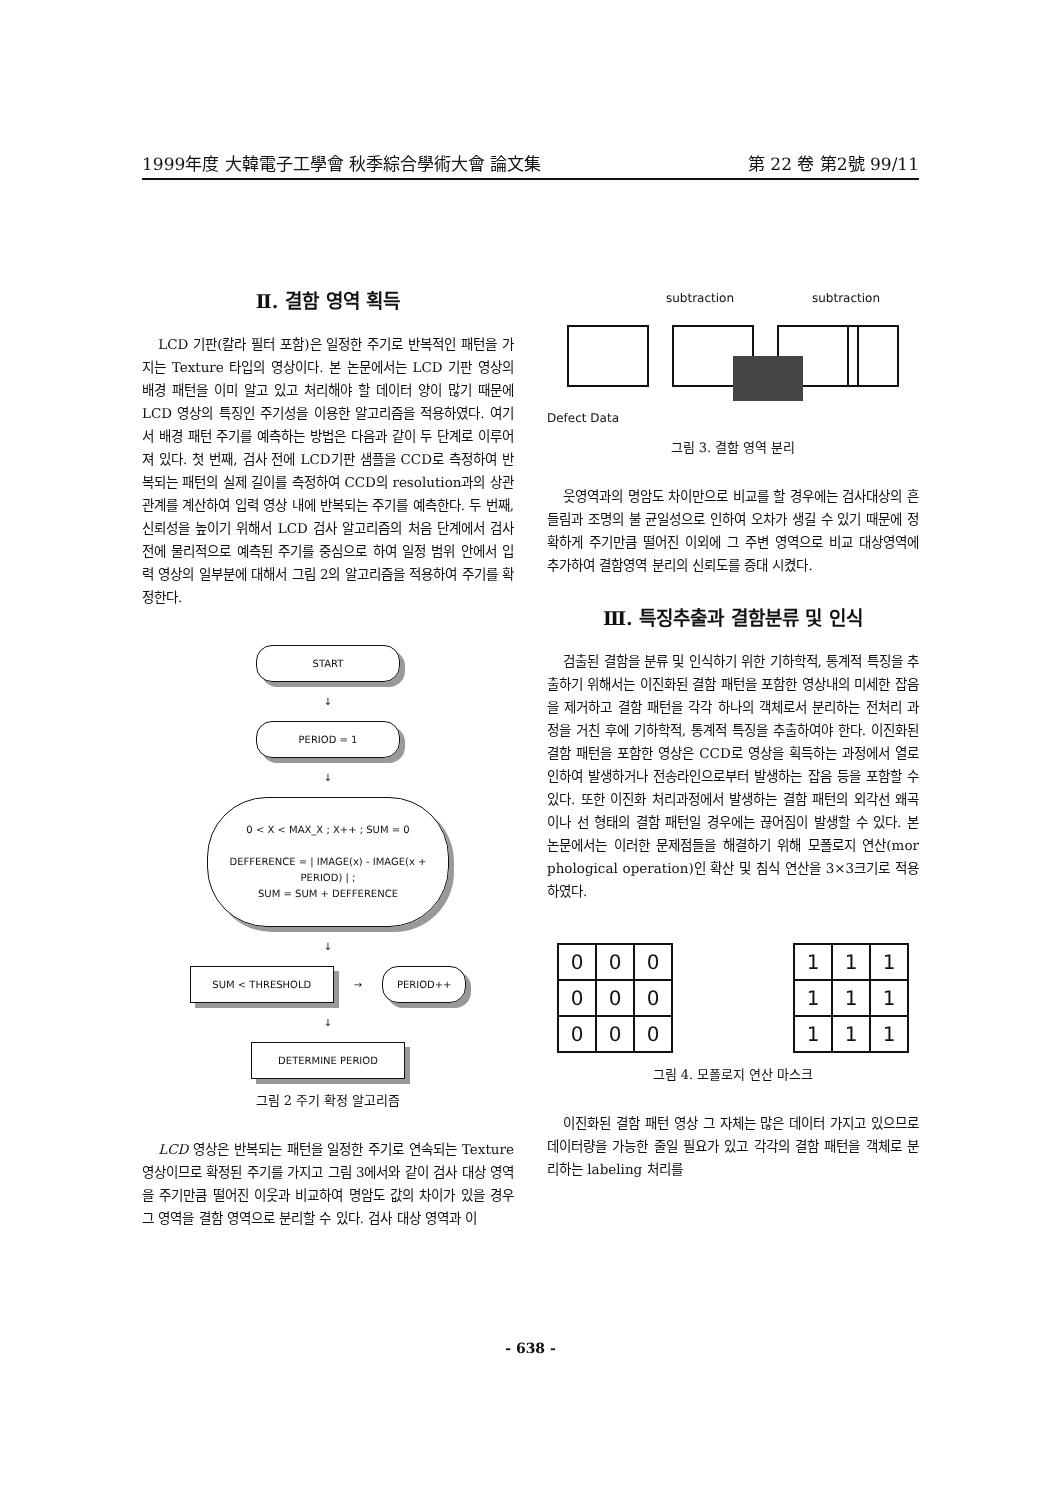1999年度 大韓電子工學會 秋季綜合學術大會 論文集 第 22 卷 第2號 99/11
Ⅱ. 결함 영역 획득
LCD 기판(칼라 필터 포함)은 일정한 주기로 반복적인 패턴을 가지는 Texture 타입의 영상이다. 본 논문에서는 LCD 기판 영상의 배경 패턴을 이미 알고 있고 처리해야 할 데이터 양이 많기 때문에 LCD 영상의 특징인 주기성을 이용한 알고리즘을 적용하였다. 여기서 배경 패턴 주기를 예측하는 방법은 다음과 같이 두 단계로 이루어져 있다. 첫 번째, 검사 전에 LCD기판 샘플을 CCD로 측정하여 반복되는 패턴의 실제 길이를 측정하여 CCD의 resolution과의 상관 관계를 계산하여 입력 영상 내에 반복되는 주기를 예측한다. 두 번째, 신뢰성을 높이기 위해서 LCD 검사 알고리즘의 처음 단계에서 검사 전에 물리적으로 예측된 주기를 중심으로 하여 일정 범위 안에서 입력 영상의 일부분에 대해서 그림 2의 알고리즘을 적용하여 주기를 확정한다.
START
↓
PERIOD = 1
↓
0 < X < MAX_X ; X++ ; SUM = 0
DEFFERENCE = | IMAGE(x) - IMAGE(x + PERIOD) | ;
SUM = SUM + DEFFERENCE
↓
SUM < THRESHOLD
→
PERIOD++
↓
DETERMINE PERIOD
그림 2 주기 확정 알고리즘
LCD 영상은 반복되는 패턴을 일정한 주기로 연속되는 Texture 영상이므로 확정된 주기를 가지고 그림 3에서와 같이 검사 대상 영역을 주기만큼 떨어진 이웃과 비교하여 명암도 값의 차이가 있을 경우 그 영역을 결함 영역으로 분리할 수 있다. 검사 대상 영역과 이
subtraction subtraction
Defect Data
그림 3. 결함 영역 분리
웃영역과의 명암도 차이만으로 비교를 할 경우에는 검사대상의 흔들림과 조명의 불 균일성으로 인하여 오차가 생길 수 있기 때문에 정확하게 주기만큼 떨어진 이외에 그 주변 영역으로 비교 대상영역에 추가하여 결함영역 분리의 신뢰도를 증대 시켰다.
Ⅲ. 특징추출과 결함분류 및 인식
검출된 결함을 분류 및 인식하기 위한 기하학적, 통계적 특징을 추출하기 위해서는 이진화된 결함 패턴을 포함한 영상내의 미세한 잡음을 제거하고 결함 패턴을 각각 하나의 객체로서 분리하는 전처리 과정을 거친 후에 기하학적, 통계적 특징을 추출하여야 한다. 이진화된 결함 패턴을 포함한 영상은 CCD로 영상을 획득하는 과정에서 열로 인하여 발생하거나 전송라인으로부터 발생하는 잡음 등을 포함할 수 있다. 또한 이진화 처리과정에서 발생하는 결함 패턴의 외각선 왜곡이나 선 형태의 결함 패턴일 경우에는 끊어짐이 발생할 수 있다. 본 논문에서는 이러한 문제점들을 해결하기 위해 모폴로지 연산(mor phological operation)인 확산 및 침식 연산을 3×3크기로 적용하였다.
| 0 | 0 | 0 |
| 0 | 0 | 0 |
| 0 | 0 | 0 |
| 1 | 1 | 1 |
| 1 | 1 | 1 |
| 1 | 1 | 1 |
그림 4. 모폴로지 연산 마스크
이진화된 결함 패턴 영상 그 자체는 많은 데이터 가지고 있으므로 데이터량을 가능한 줄일 필요가 있고 각각의 결함 패턴을 객체로 분리하는 labeling 처리를
- 638 -